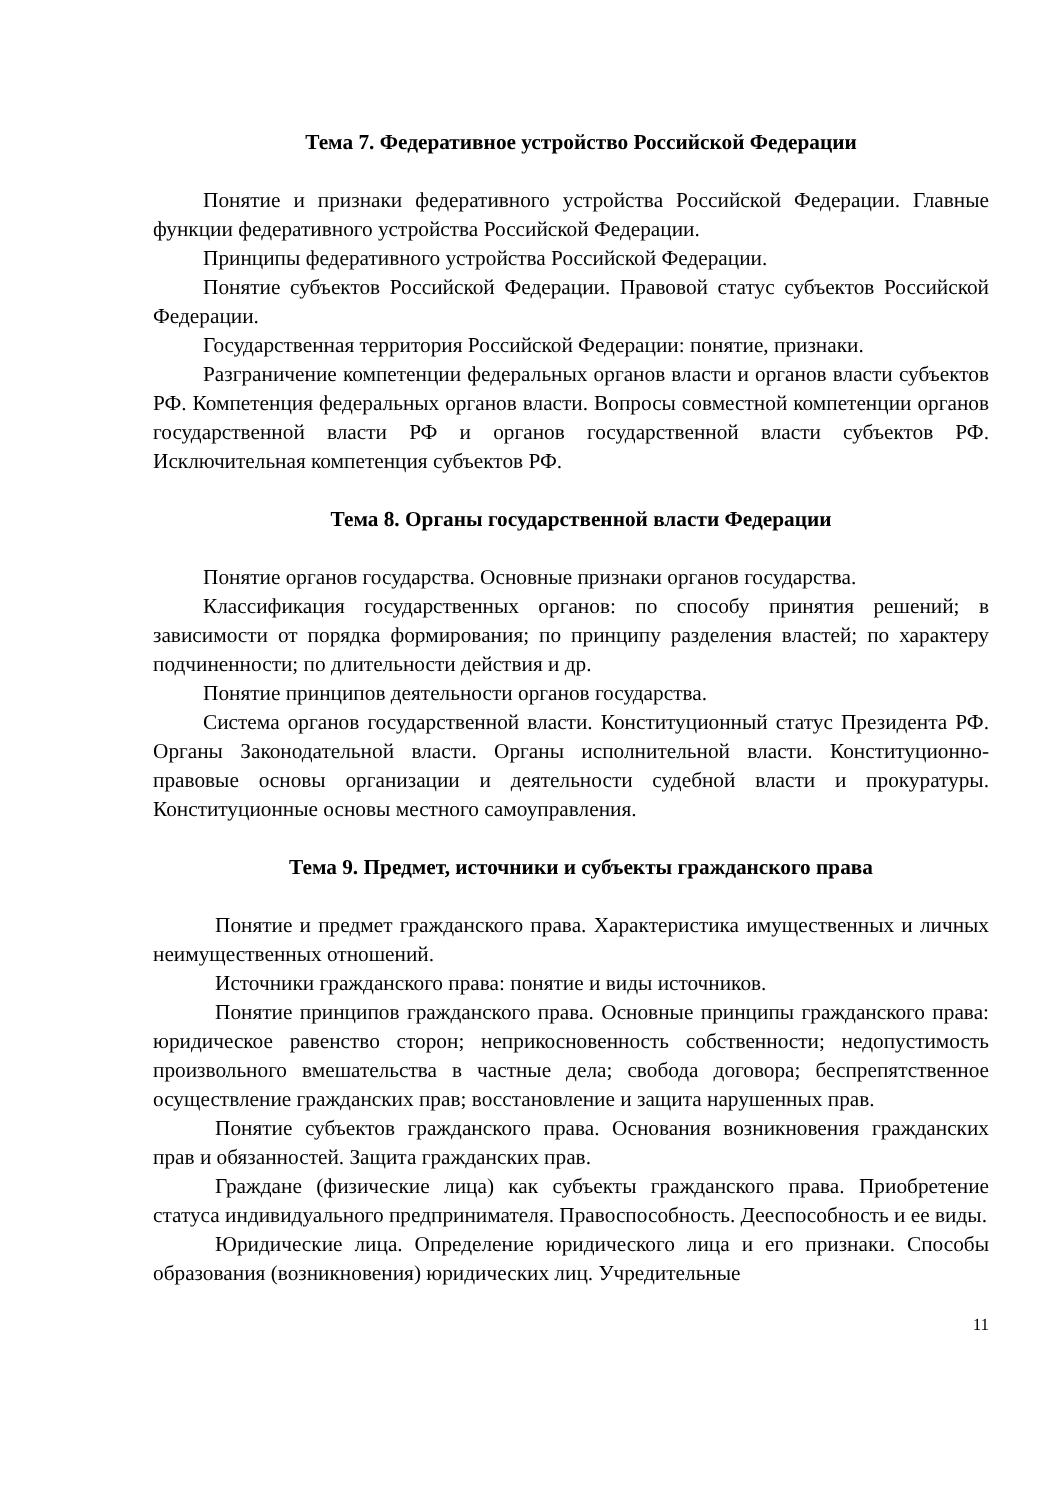Тема 7. Федеративное устройство Российской Федерации
Понятие и признаки федеративного устройства Российской Федерации. Главные функции федеративного устройства Российской Федерации.
Принципы федеративного устройства Российской Федерации.
Понятие субъектов Российской Федерации. Правовой статус субъектов Российской Федерации.
Государственная территория Российской Федерации: понятие, признаки.
Разграничение компетенции федеральных органов власти и органов власти субъектов РФ. Компетенция федеральных органов власти. Вопросы совместной компетенции органов государственной власти РФ и органов государственной власти субъектов РФ. Исключительная компетенция субъектов РФ.
Тема 8. Органы государственной власти Федерации
Понятие органов государства. Основные признаки органов государства.
Классификация государственных органов: по способу принятия решений; в зависимости от порядка формирования; по принципу разделения властей; по характеру подчиненности; по длительности действия и др.
Понятие принципов деятельности органов государства.
Система органов государственной власти. Конституционный статус Президента РФ. Органы Законодательной власти. Органы исполнительной власти. Конституционно-правовые основы организации и деятельности судебной власти и прокуратуры. Конституционные основы местного самоуправления.
Тема 9. Предмет, источники и субъекты гражданского права
Понятие и предмет гражданского права. Характеристика имущественных и личных неимущественных отношений.
Источники гражданского права: понятие и виды источников.
Понятие принципов гражданского права. Основные принципы гражданского права: юридическое равенство сторон; неприкосновенность собственности; недопустимость произвольного вмешательства в частные дела; свобода договора; беспрепятственное осуществление гражданских прав; восстановление и защита нарушенных прав.
Понятие субъектов гражданского права. Основания возникновения гражданских прав и обязанностей. Защита гражданских прав.
Граждане (физические лица) как субъекты гражданского права. Приобретение статуса индивидуального предпринимателя. Правоспособность. Дееспособность и ее виды.
Юридические лица. Определение юридического лица и его признаки. Способы образования (возникновения) юридических лиц. Учредительные
11